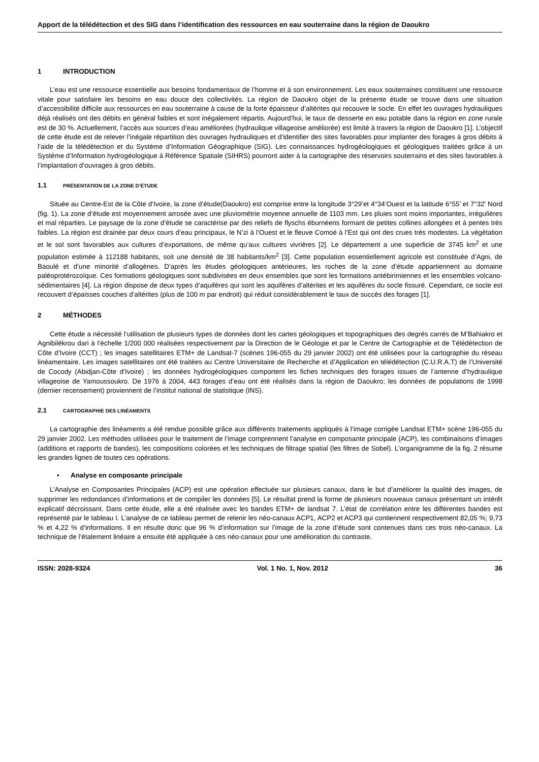Apport de la télédétection et des SIG dans l’identification des ressources en eau souterraine dans la région de Daoukro
1 INTRODUCTION
L’eau est une ressource essentielle aux besoins fondamentaux de l’homme et à son environnement. Les eaux souterraines constituent une ressource vitale pour satisfaire les besoins en eau douce des collectivités. La région de Daoukro objet de la présente étude se trouve dans une situation d’accessibilité difficile aux ressources en eau souterraine à cause de la forte épaisseur d’altérites qui recouvre le socle. En effet les ouvrages hydrauliques déjà réalisés ont des débits en général faibles et sont inégalement répartis. Aujourd’hui, le taux de desserte en eau potable dans la région en zone rurale est de 30 %. Actuellement, l’accès aux sources d’eau améliorées (hydraulique villageoise améliorée) est limité à travers la région de Daoukro [1]. L’objectif de cette étude est de relever l’inégale répartition des ouvrages hydrauliques et d’identifier des sites favorables pour implanter des forages à gros débits à l’aide de la télédétection et du Système d’Information Géographique (SIG). Les connaissances hydrogéologiques et géologiques traitées grâce à un Système d’Information hydrogéologique à Référence Spatiale (SIHRS) pourront aider à la cartographie des réservoirs souterrains et des sites favorables à l’implantation d’ouvrages à gros débits.
1.1 PRÉSENTATION DE LA ZONE D’ÉTUDE
Située au Centre-Est de la Côte d’Ivoire, la zone d’étude(Daoukro) est comprise entre la longitude 3°29’et 4°34’Ouest et la latitude 6°55’ et 7°32’ Nord (fig. 1). La zone d’étude est moyennement arrosée avec une pluviométrie moyenne annuelle de 1103 mm. Les pluies sont moins importantes, irrégulières et mal réparties. Le paysage de la zone d’étude se caractérise par des reliefs de flyschs éburnéens formant de petites collines allongées et à pentes très faibles. La région est drainée par deux cours d’eau principaux, le N’zi à l’Ouest et le fleuve Comoé à l’Est qui ont des crues très modestes. La végétation et le sol sont favorables aux cultures d’exportations, de même qu’aux cultures vivrières [2]. Le département a une superficie de 3745 km<sup>2</sup> et une population estimée à 112188 habitants, soit une densité de 38 habitants/km<sup>2</sup> [3]. Cette population essentiellement agricole est constituée d’Agni, de Baoulé et d’une minorité d’allogènes. D’après les études géologiques antérieures, les roches de la zone d’étude appartiennent au domaine paléoprotérozoïque. Ces formations géologiques sont subdivisées en deux ensembles que sont les formations antébirimiennes et les ensembles volcano-sédimentaires [4]. La région dispose de deux types d’aquifères qui sont les aquifères d’altérites et les aquifères du socle fissuré. Cependant, ce socle est recouvert d’épaisses couches d’altérites (plus de 100 m par endroit) qui réduit considérablement le taux de succès des forages [1].
2 MÉTHODES
Cette étude a nécessité l’utilisation de plusieurs types de données dont les cartes géologiques et topographiques des degrés carrés de M’Bahiakro et Agnibilékrou dari à l’échelle 1/200 000 réalisées respectivement par la Direction de le Géologie et par le Centre de Cartographie et de Télédétection de Côte d’Ivoire (CCT) ; les images satellitaires ETM+ de Landsat-7 (scènes 196-055 du 29 janvier 2002) ont été utilisées pour la cartographie du réseau linéamentaire. Les images satellitaires ont été traitées au Centre Universitaire de Recherche et d’Application en télédétection (C.U.R.A.T) de l’Université de Cocody (Abidjan-Côte d’Ivoire) ; les données hydrogéologiques comportent les fiches techniques des forages issues de l’antenne d’hydraulique villageoise de Yamoussoukro. De 1976 à 2004, 443 forages d’eau ont été réalisés dans la région de Daoukro; les données de populations de 1998 (dernier recensement) proviennent de l’institut national de statistique (INS).
2.1 CARTOGRAPHIE DES LINÉAMENTS
La cartographie des linéaments a été rendue possible grâce aux différents traitements appliqués à l’image corrigée Landsat ETM+ scène 196-055 du 29 janvier 2002. Les méthodes utilisées pour le traitement de l’image comprennent l’analyse en composante principale (ACP), les combinaisons d’images (additions et rapports de bandes), les compositions colorées et les techniques de filtrage spatial (les filtres de Sobel). L’organigramme de la fig. 2 résume les grandes lignes de toutes ces opérations.
• Analyse en composante principale
L’Analyse en Composantes Principales (ACP) est une opération effectuée sur plusieurs canaux, dans le but d’améliorer la qualité des images, de supprimer les redondances d’informations et de compiler les données [5]. Le résultat prend la forme de plusieurs nouveaux canaux présentant un intérêt explicatif décroissant. Dans cette étude, elle a été réalisée avec les bandes ETM+ de landsat 7. L’état de corrélation entre les différentes bandes est représenté par le tableau I. L’analyse de ce tableau permet de retenir les néo-canaux ACP1, ACP2 et ACP3 qui contiennent respectivement 82,05 %; 9,73 % et 4,22 % d’informations. Il en résulte donc que 96 % d’information sur l’image de la zone d’étude sont contenues dans ces trois néo-canaux. La technique de l’étalement linéaire a ensuite été appliquée à ces néo-canaux pour une amélioration du contraste.
ISSN: 2028-9324 Vol. 1 No. 1, Nov. 2012 36